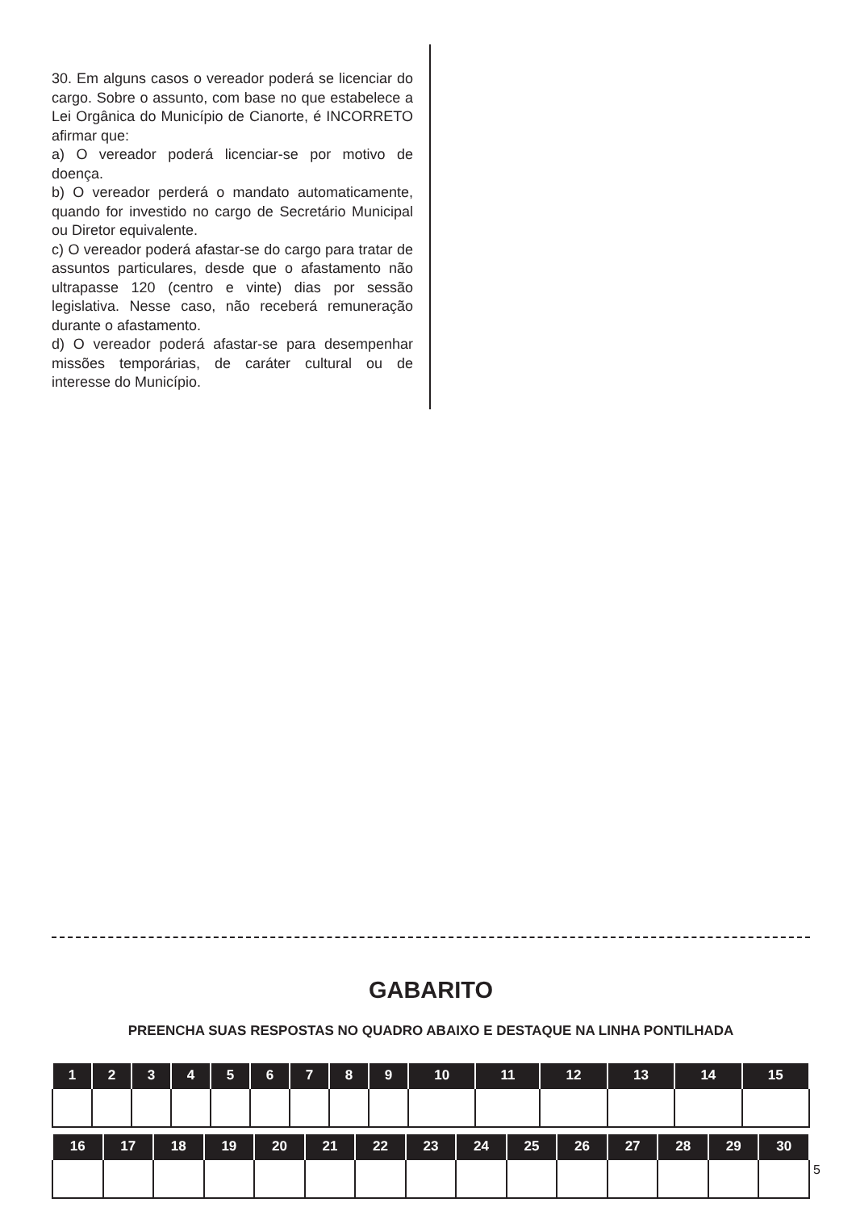30. Em alguns casos o vereador poderá se licenciar do cargo. Sobre o assunto, com base no que estabelece a Lei Orgânica do Município de Cianorte, é INCORRETO afirmar que:
a) O vereador poderá licenciar-se por motivo de doença.
b) O vereador perderá o mandato automaticamente, quando for investido no cargo de Secretário Municipal ou Diretor equivalente.
c) O vereador poderá afastar-se do cargo para tratar de assuntos particulares, desde que o afastamento não ultrapasse 120 (centro e vinte) dias por sessão legislativa. Nesse caso, não receberá remuneração durante o afastamento.
d) O vereador poderá afastar-se para desempenhar missões temporárias, de caráter cultural ou de interesse do Município.
GABARITO
PREENCHA SUAS RESPOSTAS NO QUADRO ABAIXO E DESTAQUE NA LINHA PONTILHADA
| 1 | 2 | 3 | 4 | 5 | 6 | 7 | 8 | 9 | 10 | 11 | 12 | 13 | 14 | 15 |
| --- | --- | --- | --- | --- | --- | --- | --- | --- | --- | --- | --- | --- | --- | --- |
| 16 | 17 | 18 | 19 | 20 | 21 | 22 | 23 | 24 | 25 | 26 | 27 | 28 | 29 | 30 |
| --- | --- | --- | --- | --- | --- | --- | --- | --- | --- | --- | --- | --- | --- | --- |
5